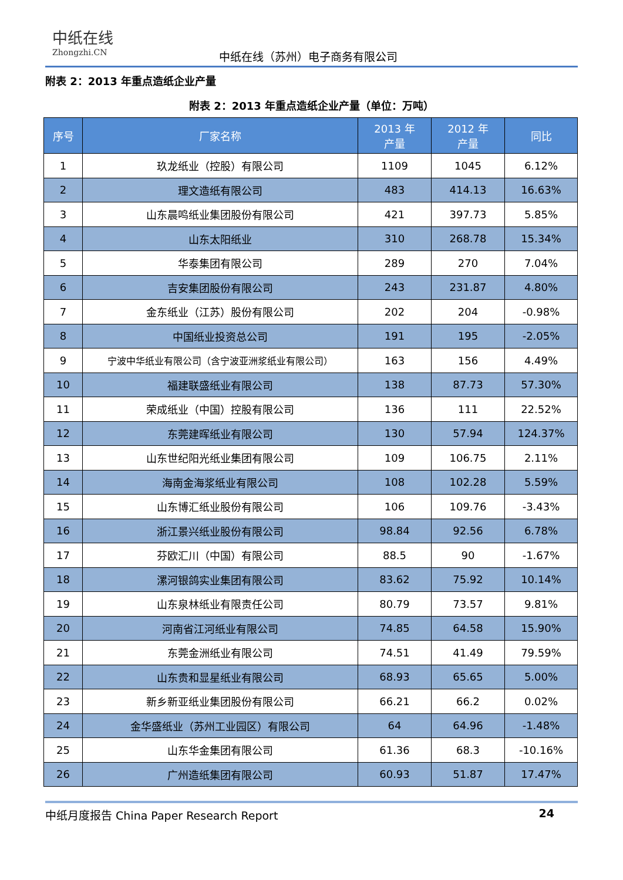中纸在线
Zhongzhi.CN
中纸在线（苏州）电子商务有限公司
附表 2：2013 年重点造纸企业产量
附表 2：2013 年重点造纸企业产量（单位：万吨）
| 序号 | 厂家名称 | 2013 年 产量 | 2012 年 产量 | 同比 |
| --- | --- | --- | --- | --- |
| 1 | 玖龙纸业（控股）有限公司 | 1109 | 1045 | 6.12% |
| 2 | 理文造纸有限公司 | 483 | 414.13 | 16.63% |
| 3 | 山东晨鸣纸业集团股份有限公司 | 421 | 397.73 | 5.85% |
| 4 | 山东太阳纸业 | 310 | 268.78 | 15.34% |
| 5 | 华泰集团有限公司 | 289 | 270 | 7.04% |
| 6 | 吉安集团股份有限公司 | 243 | 231.87 | 4.80% |
| 7 | 金东纸业（江苏）股份有限公司 | 202 | 204 | -0.98% |
| 8 | 中国纸业投资总公司 | 191 | 195 | -2.05% |
| 9 | 宁波中华纸业有限公司（含宁波亚洲浆纸业有限公司） | 163 | 156 | 4.49% |
| 10 | 福建联盛纸业有限公司 | 138 | 87.73 | 57.30% |
| 11 | 荣成纸业（中国）控股有限公司 | 136 | 111 | 22.52% |
| 12 | 东莞建晖纸业有限公司 | 130 | 57.94 | 124.37% |
| 13 | 山东世纪阳光纸业集团有限公司 | 109 | 106.75 | 2.11% |
| 14 | 海南金海浆纸业有限公司 | 108 | 102.28 | 5.59% |
| 15 | 山东博汇纸业股份有限公司 | 106 | 109.76 | -3.43% |
| 16 | 浙江景兴纸业股份有限公司 | 98.84 | 92.56 | 6.78% |
| 17 | 芬欧汇川（中国）有限公司 | 88.5 | 90 | -1.67% |
| 18 | 漯河银鸽实业集团有限公司 | 83.62 | 75.92 | 10.14% |
| 19 | 山东泉林纸业有限责任公司 | 80.79 | 73.57 | 9.81% |
| 20 | 河南省江河纸业有限公司 | 74.85 | 64.58 | 15.90% |
| 21 | 东莞金洲纸业有限公司 | 74.51 | 41.49 | 79.59% |
| 22 | 山东贵和显星纸业有限公司 | 68.93 | 65.65 | 5.00% |
| 23 | 新乡新亚纸业集团股份有限公司 | 66.21 | 66.2 | 0.02% |
| 24 | 金华盛纸业（苏州工业园区）有限公司 | 64 | 64.96 | -1.48% |
| 25 | 山东华金集团有限公司 | 61.36 | 68.3 | -10.16% |
| 26 | 广州造纸集团有限公司 | 60.93 | 51.87 | 17.47% |
中纸月度报告 China Paper Research Report 24